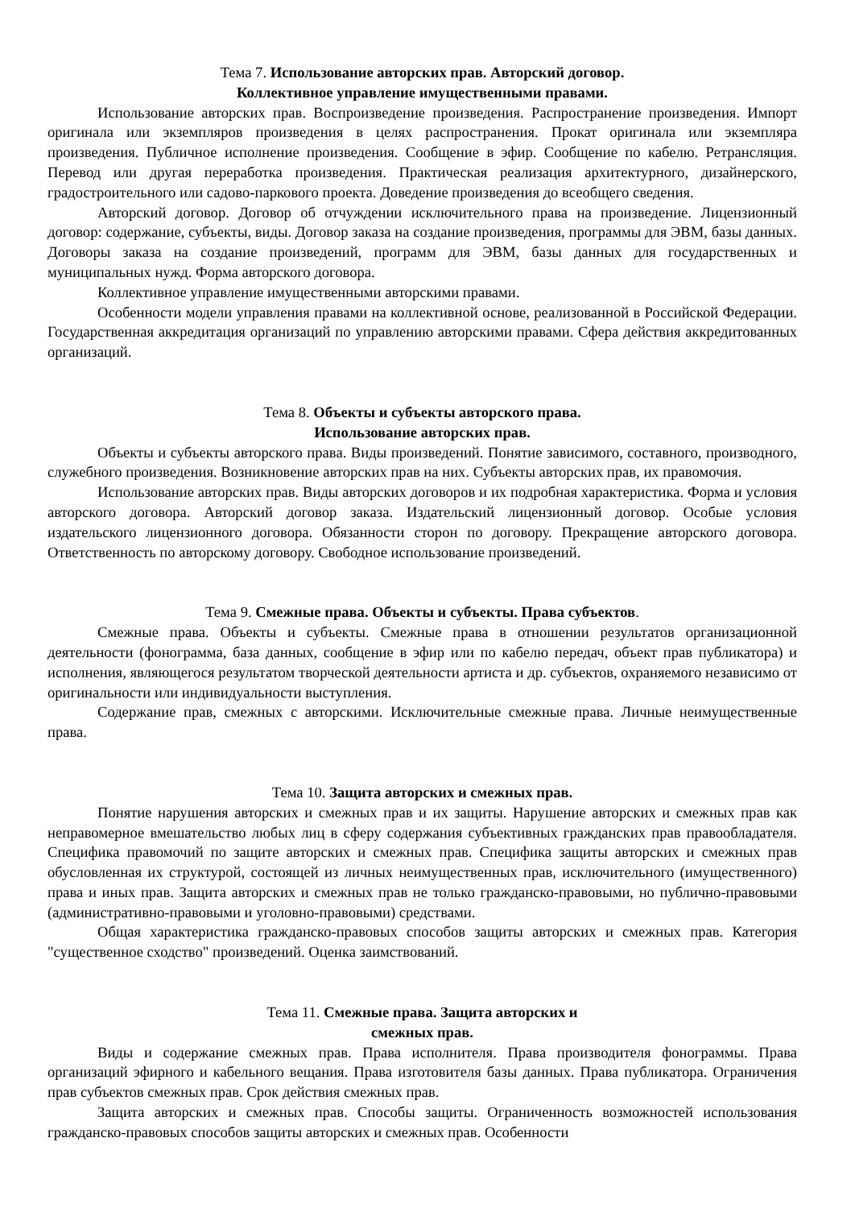Тема 7. Использование авторских прав. Авторский договор.
Коллективное управление имущественными правами.
Использование авторских прав. Воспроизведение произведения. Распространение произведения. Импорт оригинала или экземпляров произведения в целях распространения. Прокат оригинала или экземпляра произведения. Публичное исполнение произведения. Сообщение в эфир. Сообщение по кабелю. Ретрансляция. Перевод или другая переработка произведения. Практическая реализация архитектурного, дизайнерского, градостроительного или садово-паркового проекта. Доведение произведения до всеобщего сведения.
Авторский договор. Договор об отчуждении исключительного права на произведение. Лицензионный договор: содержание, субъекты, виды. Договор заказа на создание произведения, программы для ЭВМ, базы данных. Договоры заказа на создание произведений, программ для ЭВМ, базы данных для государственных и муниципальных нужд. Форма авторского договора.
Коллективное управление имущественными авторскими правами.
Особенности модели управления правами на коллективной основе, реализованной в Российской Федерации. Государственная аккредитация организаций по управлению авторскими правами. Сфера действия аккредитованных организаций.
Тема 8. Объекты и субъекты авторского права.
Использование авторских прав.
Объекты и субъекты авторского права. Виды произведений. Понятие зависимого, составного, производного, служебного произведения. Возникновение авторских прав на них. Субъекты авторских прав, их правомочия.
Использование авторских прав. Виды авторских договоров и их подробная характеристика. Форма и условия авторского договора. Авторский договор заказа. Издательский лицензионный договор. Особые условия издательского лицензионного договора. Обязанности сторон по договору. Прекращение авторского договора. Ответственность по авторскому договору. Свободное использование произведений.
Тема 9. Смежные права. Объекты и субъекты. Права субъектов.
Смежные права. Объекты и субъекты. Смежные права в отношении результатов организационной деятельности (фонограмма, база данных, сообщение в эфир или по кабелю передач, объект прав публикатора) и исполнения, являющегося результатом творческой деятельности артиста и др. субъектов, охраняемого независимо от оригинальности или индивидуальности выступления.
Содержание прав, смежных с авторскими. Исключительные смежные права. Личные неимущественные права.
Тема 10. Защита авторских и смежных прав.
Понятие нарушения авторских и смежных прав и их защиты. Нарушение авторских и смежных прав как неправомерное вмешательство любых лиц в сферу содержания субъективных гражданских прав правообладателя. Специфика правомочий по защите авторских и смежных прав. Специфика защиты авторских и смежных прав обусловленная их структурой, состоящей из личных неимущественных прав, исключительного (имущественного) права и иных прав. Защита авторских и смежных прав не только гражданско-правовыми, но публично-правовыми (административно-правовыми и уголовно-правовыми) средствами.
Общая характеристика гражданско-правовых способов защиты авторских и смежных прав. Категория "существенное сходство" произведений. Оценка заимствований.
Тема 11. Смежные права. Защита авторских и
смежных прав.
Виды и содержание смежных прав. Права исполнителя. Права производителя фонограммы. Права организаций эфирного и кабельного вещания. Права изготовителя базы данных. Права публикатора. Ограничения прав субъектов смежных прав. Срок действия смежных прав.
Защита авторских и смежных прав. Способы защиты. Ограниченность возможностей использования гражданско-правовых способов защиты авторских и смежных прав. Особенности